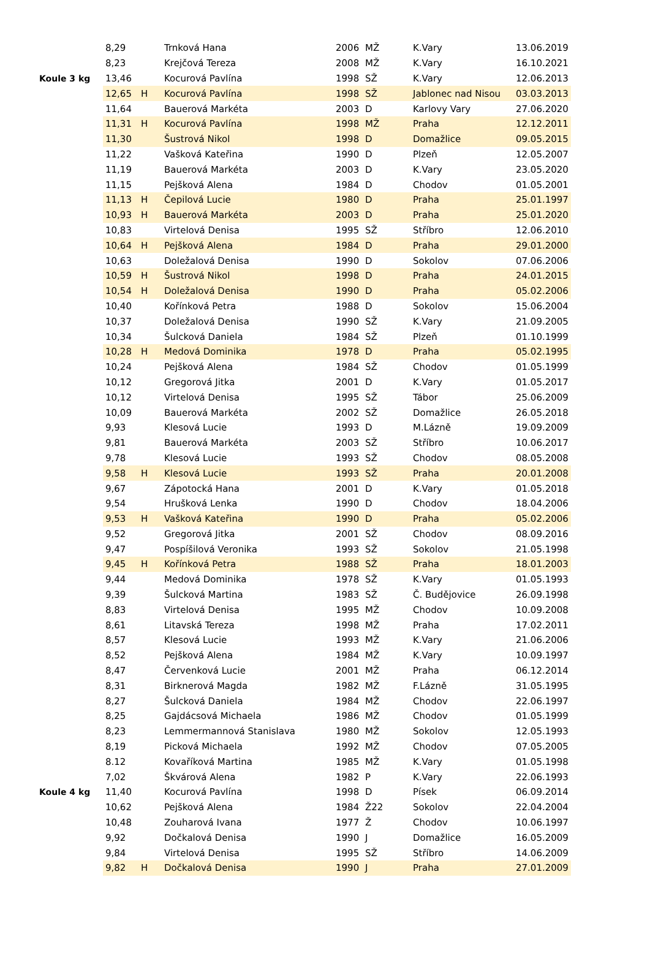| | 8,29 | | Trnková Hana | 2006 | MŽ | K.Vary | 13.06.2019 |
| | 8,23 | | Krejčová Tereza | 2008 | MŽ | K.Vary | 16.10.2021 |
| Koule 3 kg | 13,46 | | Kocurová Pavlína | 1998 | SŽ | K.Vary | 12.06.2013 |
| | 12,65 | H | Kocurová Pavlína | 1998 | SŽ | Jablonec nad Nisou | 03.03.2013 |
| | 11,64 | | Bauerová Markéta | 2003 | D | Karlovy Vary | 27.06.2020 |
| | 11,31 | H | Kocurová Pavlína | 1998 | MŽ | Praha | 12.12.2011 |
| | 11,30 | | Šustrová Nikol | 1998 | D | Domažlice | 09.05.2015 |
| | 11,22 | | Vašková Kateřina | 1990 | D | Plzeň | 12.05.2007 |
| | 11,19 | | Bauerová Markéta | 2003 | D | K.Vary | 23.05.2020 |
| | 11,15 | | Pejšková Alena | 1984 | D | Chodov | 01.05.2001 |
| | 11,13 | H | Čepilová Lucie | 1980 | D | Praha | 25.01.1997 |
| | 10,93 | H | Bauerová Markéta | 2003 | D | Praha | 25.01.2020 |
| | 10,83 | | Virtelová Denisa | 1995 | SŽ | Stříbro | 12.06.2010 |
| | 10,64 | H | Pejšková Alena | 1984 | D | Praha | 29.01.2000 |
| | 10,63 | | Doležalová Denisa | 1990 | D | Sokolov | 07.06.2006 |
| | 10,59 | H | Šustrová Nikol | 1998 | D | Praha | 24.01.2015 |
| | 10,54 | H | Doležalová Denisa | 1990 | D | Praha | 05.02.2006 |
| | 10,40 | | Kořínková Petra | 1988 | D | Sokolov | 15.06.2004 |
| | 10,37 | | Doležalová Denisa | 1990 | SŽ | K.Vary | 21.09.2005 |
| | 10,34 | | Šulcková Daniela | 1984 | SŽ | Plzeň | 01.10.1999 |
| | 10,28 | H | Medová Dominika | 1978 | D | Praha | 05.02.1995 |
| | 10,24 | | Pejšková Alena | 1984 | SŽ | Chodov | 01.05.1999 |
| | 10,12 | | Gregorová Jitka | 2001 | D | K.Vary | 01.05.2017 |
| | 10,12 | | Virtelová Denisa | 1995 | SŽ | Tábor | 25.06.2009 |
| | 10,09 | | Bauerová Markéta | 2002 | SŽ | Domažlice | 26.05.2018 |
| | 9,93 | | Klesová Lucie | 1993 | D | M.Lázně | 19.09.2009 |
| | 9,81 | | Bauerová Markéta | 2003 | SŽ | Stříbro | 10.06.2017 |
| | 9,78 | | Klesová Lucie | 1993 | SŽ | Chodov | 08.05.2008 |
| | 9,58 | H | Klesová Lucie | 1993 | SŽ | Praha | 20.01.2008 |
| | 9,67 | | Zápotocká Hana | 2001 | D | K.Vary | 01.05.2018 |
| | 9,54 | | Hrušková Lenka | 1990 | D | Chodov | 18.04.2006 |
| | 9,53 | H | Vašková Kateřina | 1990 | D | Praha | 05.02.2006 |
| | 9,52 | | Gregorová Jitka | 2001 | SŽ | Chodov | 08.09.2016 |
| | 9,47 | | Pospíšilová Veronika | 1993 | SŽ | Sokolov | 21.05.1998 |
| | 9,45 | H | Kořínková Petra | 1988 | SŽ | Praha | 18.01.2003 |
| | 9,44 | | Medová Dominika | 1978 | SŽ | K.Vary | 01.05.1993 |
| | 9,39 | | Šulcková Martina | 1983 | SŽ | Č. Budějovice | 26.09.1998 |
| | 8,83 | | Virtelová Denisa | 1995 | MŽ | Chodov | 10.09.2008 |
| | 8,61 | | Litavská Tereza | 1998 | MŽ | Praha | 17.02.2011 |
| | 8,57 | | Klesová Lucie | 1993 | MŽ | K.Vary | 21.06.2006 |
| | 8,52 | | Pejšková Alena | 1984 | MŽ | K.Vary | 10.09.1997 |
| | 8,47 | | Červenková Lucie | 2001 | MŽ | Praha | 06.12.2014 |
| | 8,31 | | Birknerová Magda | 1982 | MŽ | F.Lázně | 31.05.1995 |
| | 8,27 | | Šulcková Daniela | 1984 | MŽ | Chodov | 22.06.1997 |
| | 8,25 | | Gajdácsová Michaela | 1986 | MŽ | Chodov | 01.05.1999 |
| | 8,23 | | Lemmermannová Stanislava | 1980 | MŽ | Sokolov | 12.05.1993 |
| | 8,19 | | Picková Michaela | 1992 | MŽ | Chodov | 07.05.2005 |
| | 8.12 | | Kovaříková Martina | 1985 | MŽ | K.Vary | 01.05.1998 |
| | 7,02 | | Škvárová Alena | 1982 | P | K.Vary | 22.06.1993 |
| Koule 4 kg | 11,40 | | Kocurová Pavlína | 1998 | D | Písek | 06.09.2014 |
| | 10,62 | | Pejšková Alena | 1984 | Ž22 | Sokolov | 22.04.2004 |
| | 10,48 | | Zouharová Ivana | 1977 | Ž | Chodov | 10.06.1997 |
| | 9,92 | | Dočkalová Denisa | 1990 | J | Domažlice | 16.05.2009 |
| | 9,84 | | Virtelová Denisa | 1995 | SŽ | Stříbro | 14.06.2009 |
| | 9,82 | H | Dočkalová Denisa | 1990 | J | Praha | 27.01.2009 |